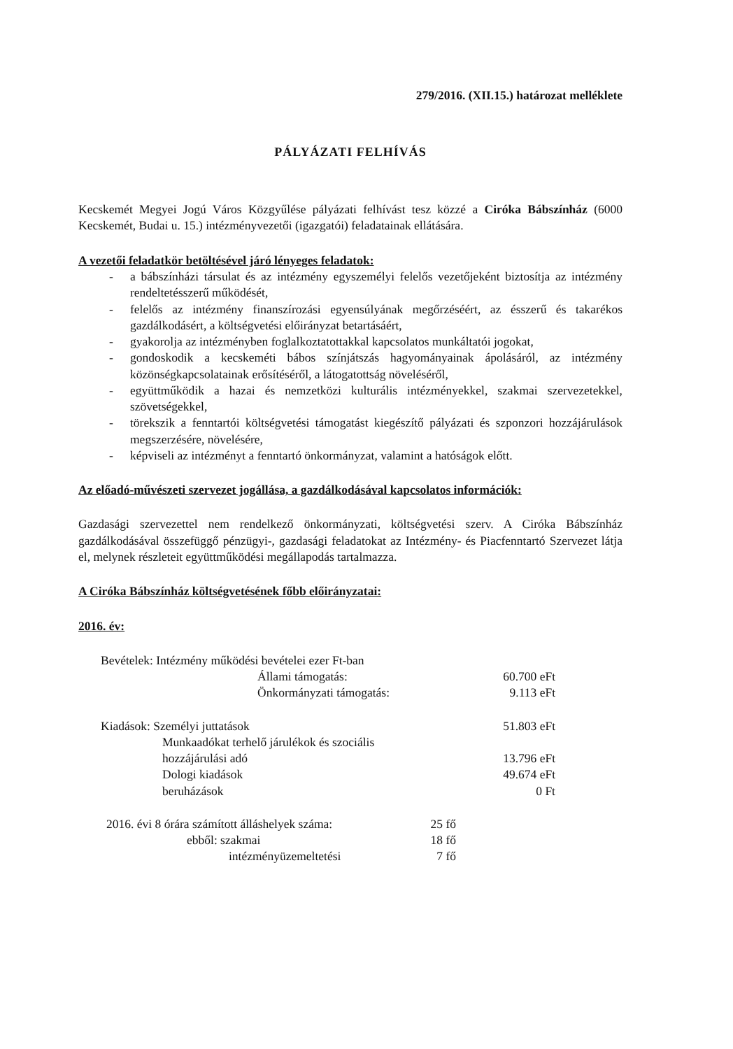279/2016. (XII.15.) határozat melléklete
PÁLYÁZATI FELHÍVÁS
Kecskemét Megyei Jogú Város Közgyűlése pályázati felhívást tesz közzé a Ciróka Bábszínház (6000 Kecskemét, Budai u. 15.) intézményvezetői (igazgatói) feladatainak ellátására.
A vezetői feladatkör betöltésével járó lényeges feladatok:
- a bábszínházi társulat és az intézmény egyszemélyi felelős vezetőjeként biztosítja az intézmény rendeltetésszerű működését,
- felelős az intézmény finanszírozási egyensúlyának megőrzéséért, az ésszerű és takarékos gazdálkodásért, a költségvetési előirányzat betartásáért,
- gyakorolja az intézményben foglalkoztatottakkal kapcsolatos munkáltatói jogokat,
- gondoskodik a kecskeméti bábos színjátszás hagyományainak ápolásáról, az intézmény közönségkapcsolatainak erősítéséről, a látogatottság növeléséről,
- együttműködik a hazai és nemzetközi kulturális intézményekkel, szakmai szervezetekkel, szövetségekkel,
- törekszik a fenntartói költségvetési támogatást kiegészítő pályázati és szponzori hozzájárulások megszerzésére, növelésére,
- képviseli az intézményt a fenntartó önkormányzat, valamint a hatóságok előtt.
Az előadó-művészeti szervezet jogállása, a gazdálkodásával kapcsolatos információk:
Gazdasági szervezettel nem rendelkező önkormányzati, költségvetési szerv. A Ciróka Bábszínház gazdálkodásával összefüggő pénzügyi-, gazdasági feladatokat az Intézmény- és Piacfenntartó Szervezet látja el, melynek részleteit együttműködési megállapodás tartalmazza.
A Ciróka Bábszínház költségvetésének főbb előirányzatai:
2016. év:
| Bevételek: Intézmény működési bevételei ezer Ft-ban | | |
| | Állami támogatás: | 60.700 eFt |
| | Önkormányzati támogatás: | 9.113 eFt |
| Kiadások: Személyi juttatások | | 51.803 eFt |
| Munkaadókat terhelő járulékok és szociális | | |
| hozzájárulási adó | | 13.796 eFt |
| Dologi kiadások | | 49.674 eFt |
| beruházások | | 0 Ft |
| 2016. évi 8 órára számított álláshelyek száma: | 25 fő |
| ebből: szakmai | 18 fő |
| intézményüzemeltetési | 7 fő |